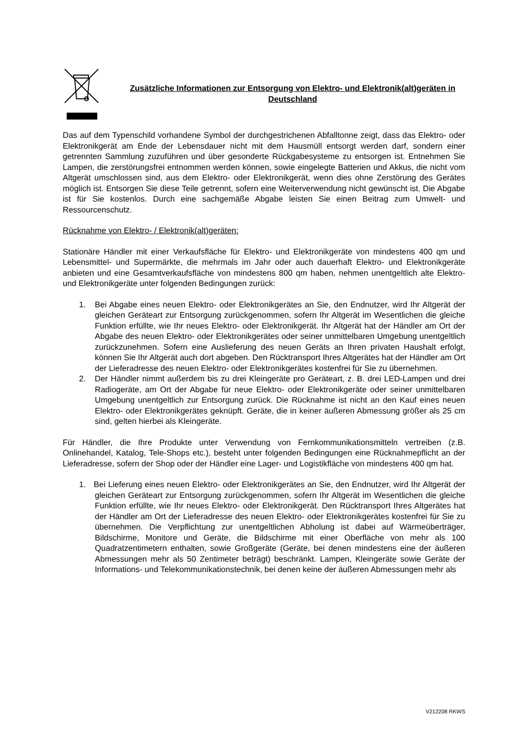Zusätzliche Informationen zur Entsorgung von Elektro- und Elektronik(alt)geräten in Deutschland
Das auf dem Typenschild vorhandene Symbol der durchgestrichenen Abfalltonne zeigt, dass das Elektro- oder Elektronikgerät am Ende der Lebensdauer nicht mit dem Hausmüll entsorgt werden darf, sondern einer getrennten Sammlung zuzuführen und über gesonderte Rückgabesysteme zu entsorgen ist. Entnehmen Sie Lampen, die zerstörungsfrei entnommen werden können, sowie eingelegte Batterien und Akkus, die nicht vom Altgerät umschlossen sind, aus dem Elektro- oder Elektronikgerät, wenn dies ohne Zerstörung des Gerätes möglich ist. Entsorgen Sie diese Teile getrennt, sofern eine Weiterverwendung nicht gewünscht ist. Die Abgabe ist für Sie kostenlos. Durch eine sachgemäße Abgabe leisten Sie einen Beitrag zum Umwelt- und Ressourcenschutz.
Rücknahme von Elektro- / Elektronik(alt)geräten:
Stationäre Händler mit einer Verkaufsfläche für Elektro- und Elektronikgeräte von mindestens 400 qm und Lebensmittel- und Supermärkte, die mehrmals im Jahr oder auch dauerhaft Elektro- und Elektronikgeräte anbieten und eine Gesamtverkaufsfläche von mindestens 800 qm haben, nehmen unentgeltlich alte Elektro- und Elektronikgeräte unter folgenden Bedingungen zurück:
1. Bei Abgabe eines neuen Elektro- oder Elektronikgerätes an Sie, den Endnutzer, wird Ihr Altgerät der gleichen Geräteart zur Entsorgung zurückgenommen, sofern Ihr Altgerät im Wesentlichen die gleiche Funktion erfüllte, wie Ihr neues Elektro- oder Elektronikgerät. Ihr Altgerät hat der Händler am Ort der Abgabe des neuen Elektro- oder Elektronikgerätes oder seiner unmittelbaren Umgebung unentgeltlich zurückzunehmen. Sofern eine Auslieferung des neuen Geräts an Ihren privaten Haushalt erfolgt, können Sie Ihr Altgerät auch dort abgeben. Den Rücktransport Ihres Altgerätes hat der Händler am Ort der Lieferadresse des neuen Elektro- oder Elektronikgerätes kostenfrei für Sie zu übernehmen.
2. Der Händler nimmt außerdem bis zu drei Kleingeräte pro Geräteart, z. B. drei LED-Lampen und drei Radiogeräte, am Ort der Abgabe für neue Elektro- oder Elektronikgeräte oder seiner unmittelbaren Umgebung unentgeltlich zur Entsorgung zurück. Die Rücknahme ist nicht an den Kauf eines neuen Elektro- oder Elektronikgerätes geknüpft. Geräte, die in keiner äußeren Abmessung größer als 25 cm sind, gelten hierbei als Kleingeräte.
Für Händler, die Ihre Produkte unter Verwendung von Fernkommunikationsmitteln vertreiben (z.B. Onlinehandel, Katalog, Tele-Shops etc.), besteht unter folgenden Bedingungen eine Rücknahmepflicht an der Lieferadresse, sofern der Shop oder der Händler eine Lager- und Logistikfläche von mindestens 400 qm hat.
1. Bei Lieferung eines neuen Elektro- oder Elektronikgerätes an Sie, den Endnutzer, wird Ihr Altgerät der gleichen Geräteart zur Entsorgung zurückgenommen, sofern Ihr Altgerät im Wesentlichen die gleiche Funktion erfüllte, wie Ihr neues Elektro- oder Elektronikgerät. Den Rücktransport Ihres Altgerätes hat der Händler am Ort der Lieferadresse des neuen Elektro- oder Elektronikgerätes kostenfrei für Sie zu übernehmen. Die Verpflichtung zur unentgeltlichen Abholung ist dabei auf Wärmeüberträger, Bildschirme, Monitore und Geräte, die Bildschirme mit einer Oberfläche von mehr als 100 Quadratzentimetern enthalten, sowie Großgeräte (Geräte, bei denen mindestens eine der äußeren Abmessungen mehr als 50 Zentimeter beträgt) beschränkt. Lampen, Kleingeräte sowie Geräte der Informations- und Telekommunikationstechnik, bei denen keine der äußeren Abmessungen mehr als
V212208 RKWS